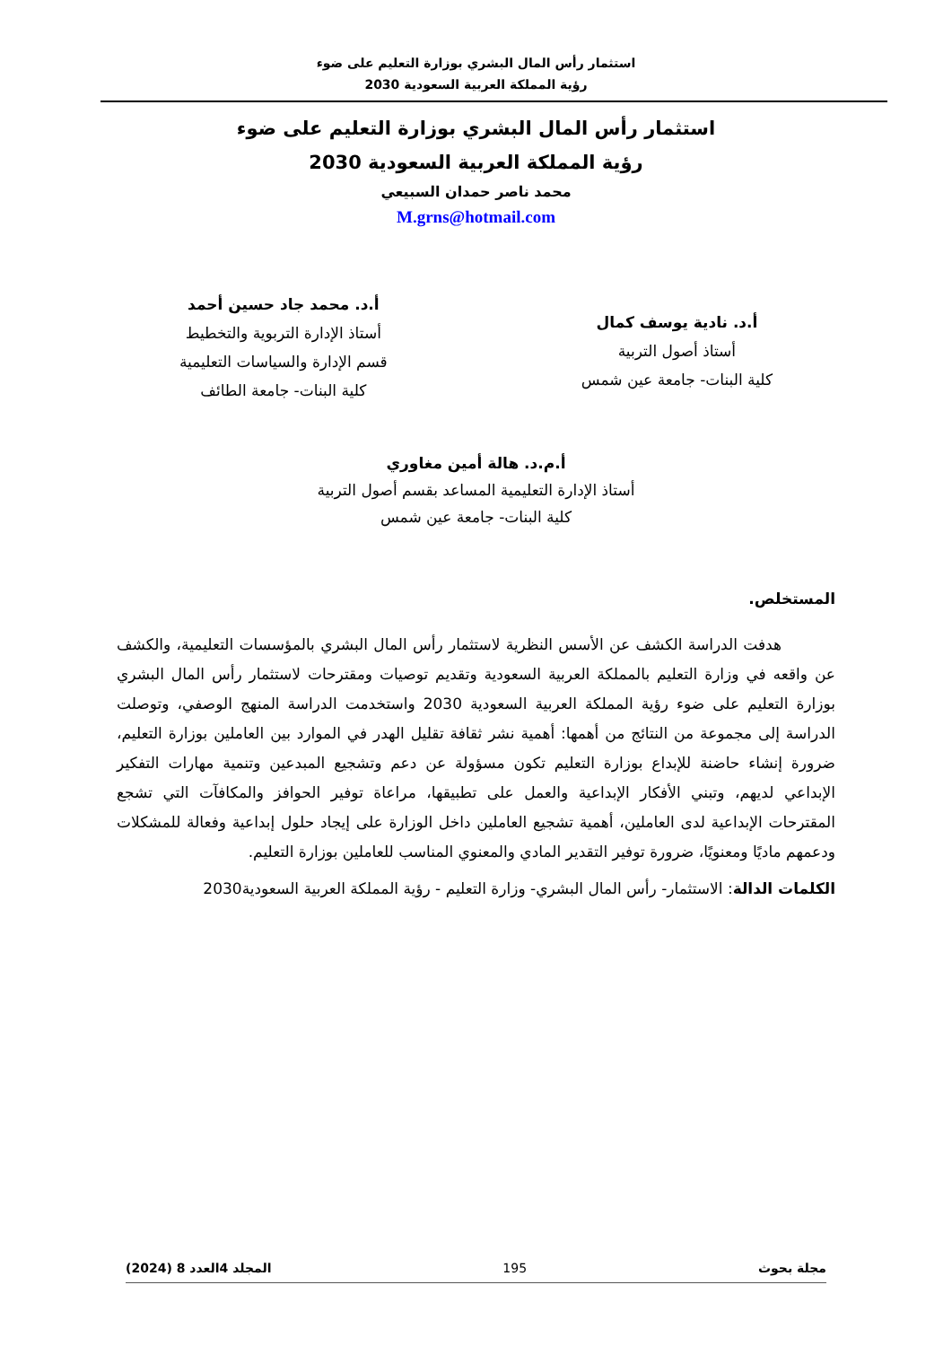استثمار رأس المال البشري بوزارة التعليم على ضوء
رؤية المملكة العربية السعودية 2030
استثمار رأس المال البشري بوزارة التعليم على ضوء
رؤية المملكة العربية السعودية 2030
محمد ناصر حمدان السبيعي
M.grns@hotmail.com
أ.د. نادية يوسف كمال
أستاذ أصول التربية
كلية البنات- جامعة عين شمس
أ.د. محمد جاد حسين أحمد
أستاذ الإدارة التربوية والتخطيط
قسم الإدارة والسياسات التعليمية
كلية البنات- جامعة الطائف
أ.م.د. هالة أمين مغاوري
أستاذ الإدارة التعليمية المساعد بقسم أصول التربية
كلية البنات- جامعة عين شمس
المستخلص.
هدفت الدراسة الكشف عن الأسس النظرية لاستثمار رأس المال البشري بالمؤسسات التعليمية، والكشف عن واقعه في وزارة التعليم بالمملكة العربية السعودية وتقديم توصيات ومقترحات لاستثمار رأس المال البشري بوزارة التعليم على ضوء رؤية المملكة العربية السعودية 2030 واستخدمت الدراسة المنهج الوصفي، وتوصلت الدراسة إلى مجموعة من النتائج من أهمها: أهمية نشر ثقافة تقليل الهدر في الموارد بين العاملين بوزارة التعليم، ضرورة إنشاء حاضنة للإبداع بوزارة التعليم تكون مسؤولة عن دعم وتشجيع المبدعين وتنمية مهارات التفكير الإبداعي لديهم، وتبني الأفكار الإبداعية والعمل على تطبيقها، مراعاة توفير الحوافز والمكافآت التي تشجع المقترحات الإبداعية لدى العاملين، أهمية تشجيع العاملين داخل الوزارة على إيجاد حلول إبداعية وفعالة للمشكلات ودعمهم ماديًا ومعنويًا، ضرورة توفير التقدير المادي والمعنوي المناسب للعاملين بوزارة التعليم.
الكلمات الدالة: الاستثمار- رأس المال البشري- وزارة التعليم - رؤية المملكة العربية السعودية2030
مجلة بحوث 195 المجلد 4العدد 8 (2024)